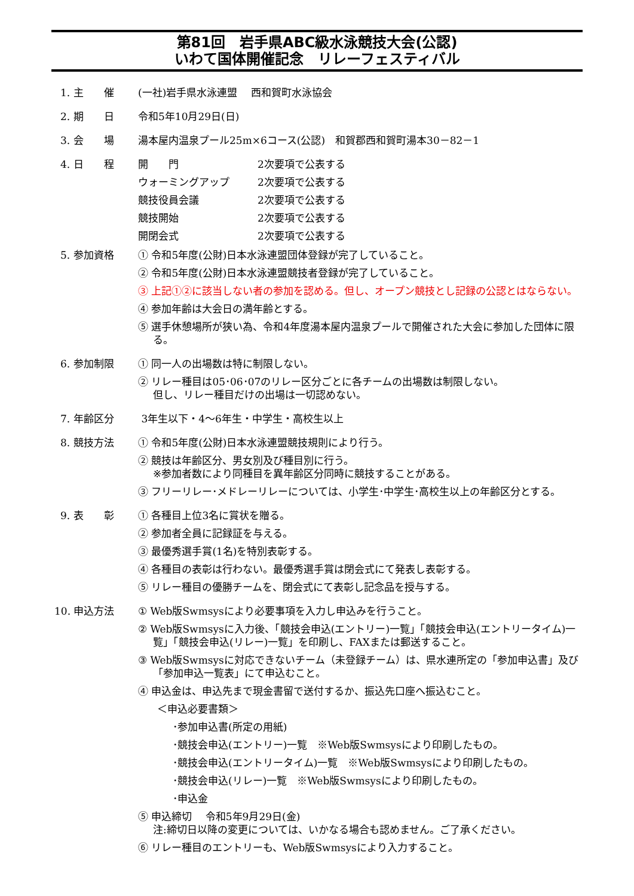第81回　岩手県ABC級水泳競技大会(公認)
いわて国体開催記念　リレーフェスティバル
1. 主　　催 (一社)岩手県水泳連盟　 西和賀町水泳協会
2. 期　　日 令和5年10月29日(日)
3. 会　　場 湯本屋内温泉プール25m×6コース(公認)　和賀郡西和賀町湯本30－82－1
4. 日　　程 開　　門
2次要項で公表する
ウォーミングアップ
2次要項で公表する
競技役員会議
2次要項で公表する
競技開始
2次要項で公表する
開閉会式
2次要項で公表する
5. 参加資格 ① 令和5年度(公財)日本水泳連盟団体登録が完了していること。
② 令和5年度(公財)日本水泳連盟競技者登録が完了していること。
③ 上記①②に該当しない者の参加を認める。但し、オープン競技とし記録の公認とはならない。
④ 参加年齢は大会日の満年齢とする。
⑤ 選手休憩場所が狭い為、令和4年度湯本屋内温泉プールで開催された大会に参加した団体に限る。
6. 参加制限 ① 同一人の出場数は特に制限しない。
② リレー種目は05･06･07のリレー区分ごとに各チームの出場数は制限しない。
但し、リレー種目だけの出場は一切認めない。
7. 年齢区分 3年生以下・4～6年生・中学生・高校生以上
8. 競技方法 ① 令和5年度(公財)日本水泳連盟競技規則により行う。
② 競技は年齢区分、男女別及び種目別に行う。
※参加者数により同種目を異年齢区分同時に競技することがある。
③ フリーリレー･メドレーリレーについては、小学生･中学生･高校生以上の年齢区分とする。
9. 表　　彰 ① 各種目上位3名に賞状を贈る。
② 参加者全員に記録証を与える。
③ 最優秀選手賞(1名)を特別表彰する。
④ 各種目の表彰は行わない。最優秀選手賞は閉会式にて発表し表彰する。
⑤ リレー種目の優勝チームを、閉会式にて表彰し記念品を授与する。
10. 申込方法 ① Web版Swmsysにより必要事項を入力し申込みを行うこと。
② Web版Swmsysに入力後、「競技会申込(エントリー)一覧」「競技会申込(エントリータイム)一覧」「競技会申込(リレー)一覧」を印刷し、FAXまたは郵送すること。
③ Web版Swmsysに対応できないチーム（未登録チーム）は、県水連所定の「参加申込書」及び「参加申込一覧表」にて申込むこと。
④ 申込金は、申込先まで現金書留で送付するか、振込先口座へ振込むこと。
＜申込必要書類＞
･参加申込書(所定の用紙)
･競技会申込(エントリー)一覧　※Web版Swmsysにより印刷したもの。
･競技会申込(エントリータイム)一覧　※Web版Swmsysにより印刷したもの。
･競技会申込(リレー)一覧　※Web版Swmsysにより印刷したもの。
･申込金
⑤ 申込締切　 令和5年9月29日(金)
注:締切日以降の変更については、いかなる場合も認めません。ご了承ください。
⑥ リレー種目のエントリーも、Web版Swmsysにより入力すること。